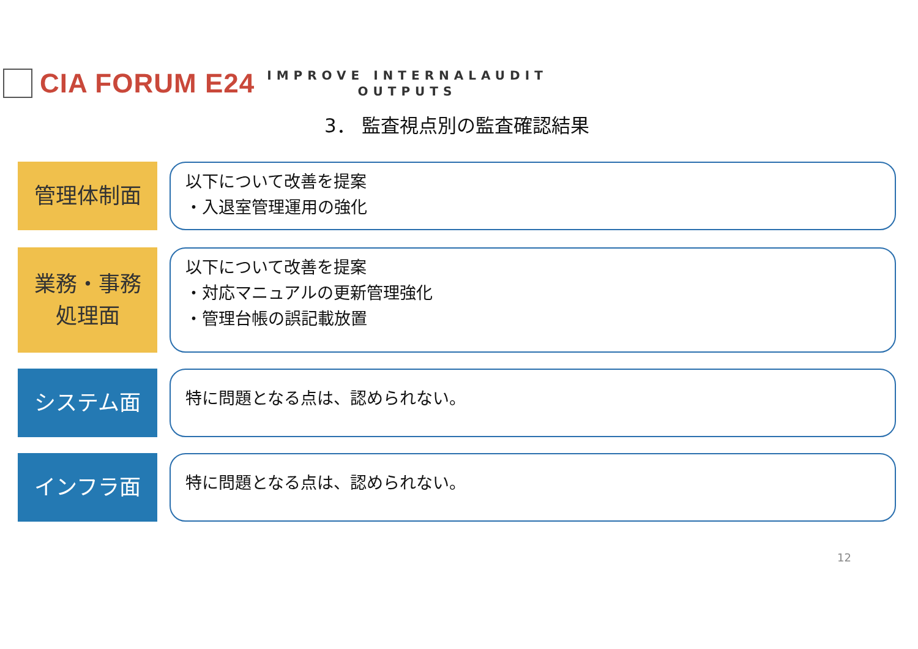CIA FORUM E24
IMPROVE INTERNALAUDIT
OUTPUTS
3． 監査視点別の監査確認結果
管理体制面
以下について改善を提案
・入退室管理運用の強化
業務・事務
処理面
以下について改善を提案
・対応マニュアルの更新管理強化
・管理台帳の誤記載放置
システム面
特に問題となる点は、認められない。
インフラ面
特に問題となる点は、認められない。
12